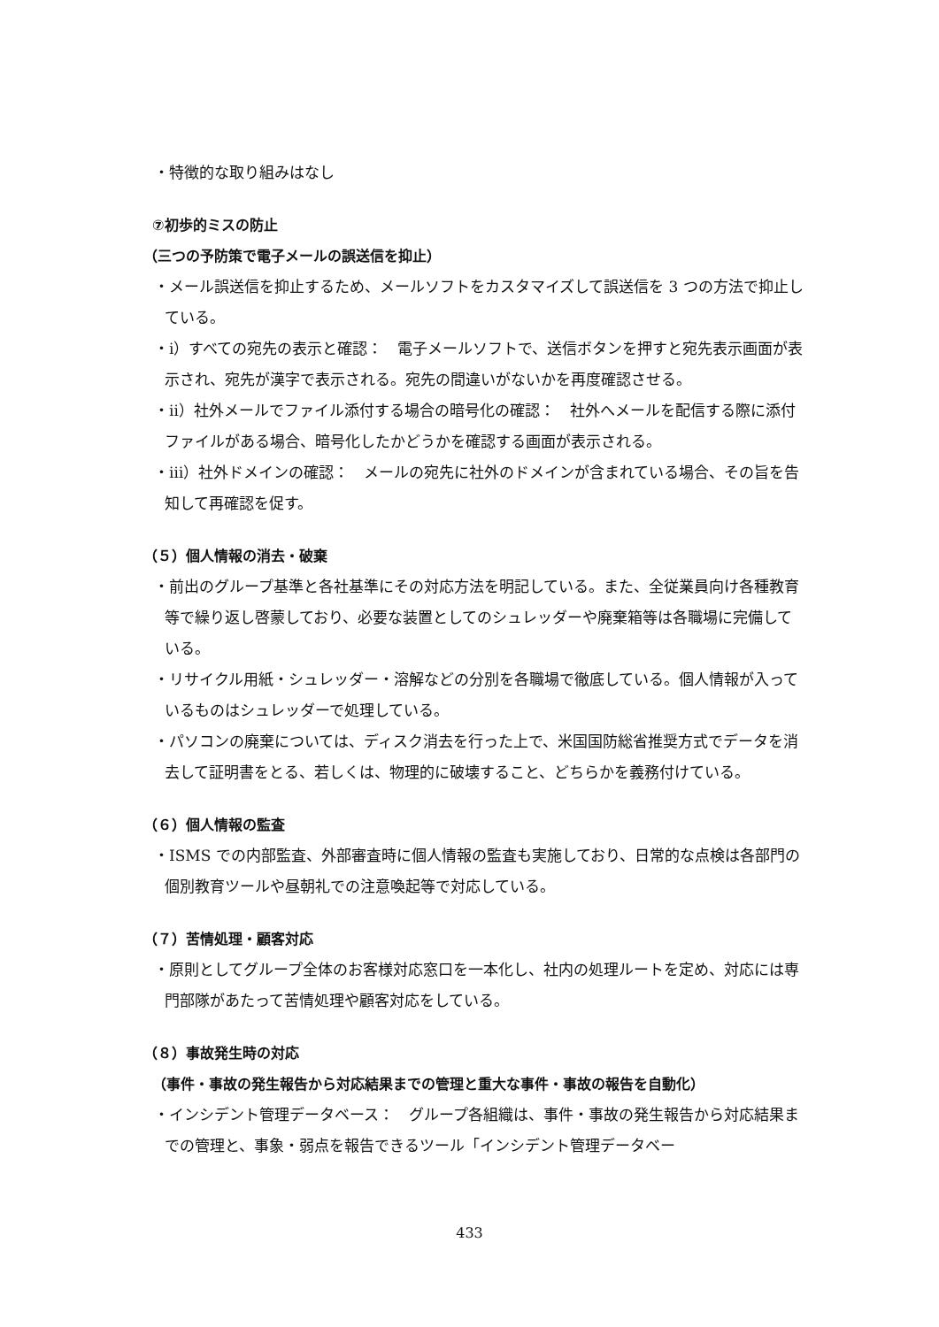・特徴的な取り組みはなし
⑦初歩的ミスの防止
（三つの予防策で電子メールの誤送信を抑止）
・メール誤送信を抑止するため、メールソフトをカスタマイズして誤送信を 3 つの方法で抑止している。
・ⅰ）すべての宛先の表示と確認：　電子メールソフトで、送信ボタンを押すと宛先表示画面が表示され、宛先が漢字で表示される。宛先の間違いがないかを再度確認させる。
・ⅱ）社外メールでファイル添付する場合の暗号化の確認：　社外へメールを配信する際に添付ファイルがある場合、暗号化したかどうかを確認する画面が表示される。
・ⅲ）社外ドメインの確認：　メールの宛先に社外のドメインが含まれている場合、その旨を告知して再確認を促す。
（５）個人情報の消去・破棄
・前出のグループ基準と各社基準にその対応方法を明記している。また、全従業員向け各種教育等で繰り返し啓蒙しており、必要な装置としてのシュレッダーや廃棄箱等は各職場に完備している。
・リサイクル用紙・シュレッダー・溶解などの分別を各職場で徹底している。個人情報が入っているものはシュレッダーで処理している。
・パソコンの廃棄については、ディスク消去を行った上で、米国国防総省推奨方式でデータを消去して証明書をとる、若しくは、物理的に破壊すること、どちらかを義務付けている。
（６）個人情報の監査
・ISMS での内部監査、外部審査時に個人情報の監査も実施しており、日常的な点検は各部門の個別教育ツールや昼朝礼での注意喚起等で対応している。
（７）苦情処理・顧客対応
・原則としてグループ全体のお客様対応窓口を一本化し、社内の処理ルートを定め、対応には専門部隊があたって苦情処理や顧客対応をしている。
（８）事故発生時の対応
（事件・事故の発生報告から対応結果までの管理と重大な事件・事故の報告を自動化）
・インシデント管理データベース：　グループ各組織は、事件・事故の発生報告から対応結果までの管理と、事象・弱点を報告できるツール「インシデント管理データベー
433